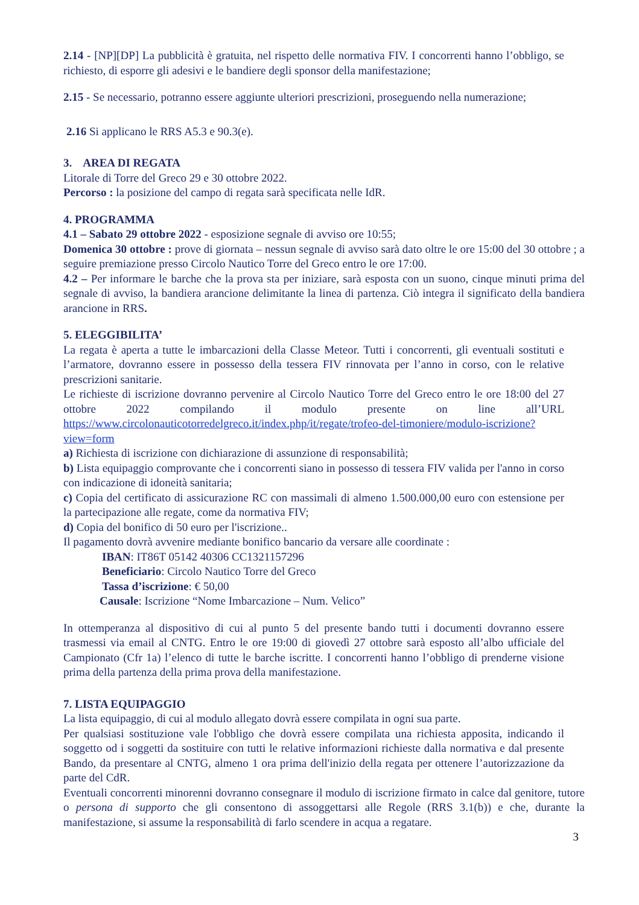2.14 - [NP][DP] La pubblicità è gratuita, nel rispetto delle normativa FIV. I concorrenti hanno l’obbligo, se richiesto, di esporre gli adesivi e le bandiere degli sponsor della manifestazione;
2.15 - Se necessario, potranno essere aggiunte ulteriori prescrizioni, proseguendo nella numerazione;
2.16 Si applicano le RRS A5.3 e 90.3(e).
3. AREA DI REGATA
Litorale di Torre del Greco 29 e 30 ottobre 2022.
Percorso : la posizione del campo di regata sarà specificata nelle IdR.
4. PROGRAMMA
4.1 – Sabato 29 ottobre 2022 - esposizione segnale di avviso ore 10:55;
Domenica 30 ottobre : prove di giornata – nessun segnale di avviso sarà dato oltre le ore 15:00 del 30 ottobre ; a seguire premiazione presso Circolo Nautico Torre del Greco entro le ore 17:00.
4.2 – Per informare le barche che la prova sta per iniziare, sarà esposta con un suono, cinque minuti prima del segnale di avviso, la bandiera arancione delimitante la linea di partenza. Ciò integra il significato della bandiera arancione in RRS.
5. ELEGGIBILITA’
La regata è aperta a tutte le imbarcazioni della Classe Meteor. Tutti i concorrenti, gli eventuali sostituti e l’armatore, dovranno essere in possesso della tessera FIV rinnovata per l’anno in corso, con le relative prescrizioni sanitarie.
Le richieste di iscrizione dovranno pervenire al Circolo Nautico Torre del Greco entro le ore 18:00 del 27 ottobre 2022 compilando il modulo presente on line all’URL https://www.circolonauticotorredelgreco.it/index.php/it/regate/trofeo-del-timoniere/modulo-iscrizione?view=form
a) Richiesta di iscrizione con dichiarazione di assunzione di responsabilità;
b) Lista equipaggio comprovante che i concorrenti siano in possesso di tessera FIV valida per l'anno in corso con indicazione di idoneità sanitaria;
c) Copia del certificato di assicurazione RC con massimali di almeno 1.500.000,00 euro con estensione per la partecipazione alle regate, come da normativa FIV;
d) Copia del bonifico di 50 euro per l'iscrizione..
Il pagamento dovrà avvenire mediante bonifico bancario da versare alle coordinate :
IBAN: IT86T 05142 40306 CC1321157296
Beneficiario: Circolo Nautico Torre del Greco
Tassa d’iscrizione: € 50,00
Causale: Iscrizione “Nome Imbarcazione – Num. Velico”
In ottemperanza al dispositivo di cui al punto 5 del presente bando tutti i documenti dovranno essere trasmessi via email al CNTG. Entro le ore 19:00 di giovedì 27 ottobre sarà esposto all’albo ufficiale del Campionato (Cfr 1a) l’elenco di tutte le barche iscritte. I concorrenti hanno l’obbligo di prenderne visione prima della partenza della prima prova della manifestazione.
7. LISTA EQUIPAGGIO
La lista equipaggio, di cui al modulo allegato dovrà essere compilata in ogni sua parte.
Per qualsiasi sostituzione vale l'obbligo che dovrà essere compilata una richiesta apposita, indicando il soggetto od i soggetti da sostituire con tutti le relative informazioni richieste dalla normativa e dal presente Bando, da presentare al CNTG, almeno 1 ora prima dell'inizio della regata per ottenere l’autorizzazione da parte del CdR.
Eventuali concorrenti minorenni dovranno consegnare il modulo di iscrizione firmato in calce dal genitore, tutore o persona di supporto che gli consentono di assoggettarsi alle Regole (RRS 3.1(b)) e che, durante la manifestazione, si assume la responsabilità di farlo scendere in acqua a regatare.
3